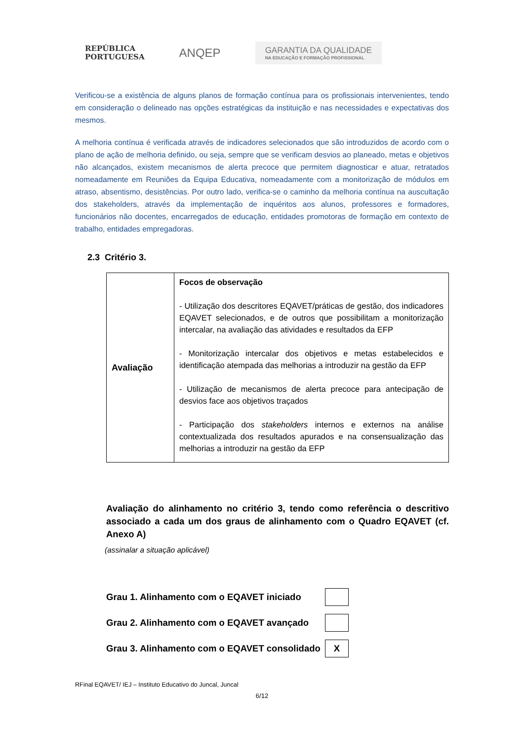REPÚBLICA
PORTUGUESA
ANQEP
GARANTIA DA QUALIDADE
NA EDUCAÇÃO E FORMAÇÃO PROFISSIONAL
Verificou-se a existência de alguns planos de formação contínua para os profissionais intervenientes, tendo em consideração o delineado nas opções estratégicas da instituição e nas necessidades e expectativas dos mesmos.
A melhoria contínua é verificada através de indicadores selecionados que são introduzidos de acordo com o plano de ação de melhoria definido, ou seja, sempre que se verificam desvios ao planeado, metas e objetivos não alcançados, existem mecanismos de alerta precoce que permitem diagnosticar e atuar, retratados nomeadamente em Reuniões da Equipa Educativa, nomeadamente com a monitorização de módulos em atraso, absentismo, desistências. Por outro lado, verifica-se o caminho da melhoria contínua na auscultação dos stakeholders, através da implementação de inquéritos aos alunos, professores e formadores, funcionários não docentes, encarregados de educação, entidades promotoras de formação em contexto de trabalho, entidades empregadoras.
2.3 Critério 3.
| Avaliação | Focos de observação - Utilização dos descritores EQAVET/práticas de gestão, dos indicadores EQAVET selecionados, e de outros que possibilitam a monitorização intercalar, na avaliação das atividades e resultados da EFP - Monitorização intercalar dos objetivos e metas estabelecidos e identificação atempada das melhorias a introduzir na gestão da EFP - Utilização de mecanismos de alerta precoce para antecipação de desvios face aos objetivos traçados - Participação dos stakeholders internos e externos na análise contextualizada dos resultados apurados e na consensualização das melhorias a introduzir na gestão da EFP |
Avaliação do alinhamento no critério 3, tendo como referência o descritivo associado a cada um dos graus de alinhamento com o Quadro EQAVET (cf. Anexo A)
(assinalar a situação aplicável)
Grau 1. Alinhamento com o EQAVET iniciado
Grau 2. Alinhamento com o EQAVET avançado
Grau 3. Alinhamento com o EQAVET consolidado
X
RFinal EQAVET/ IEJ – Instituto Educativo do Juncal, Juncal
6/12